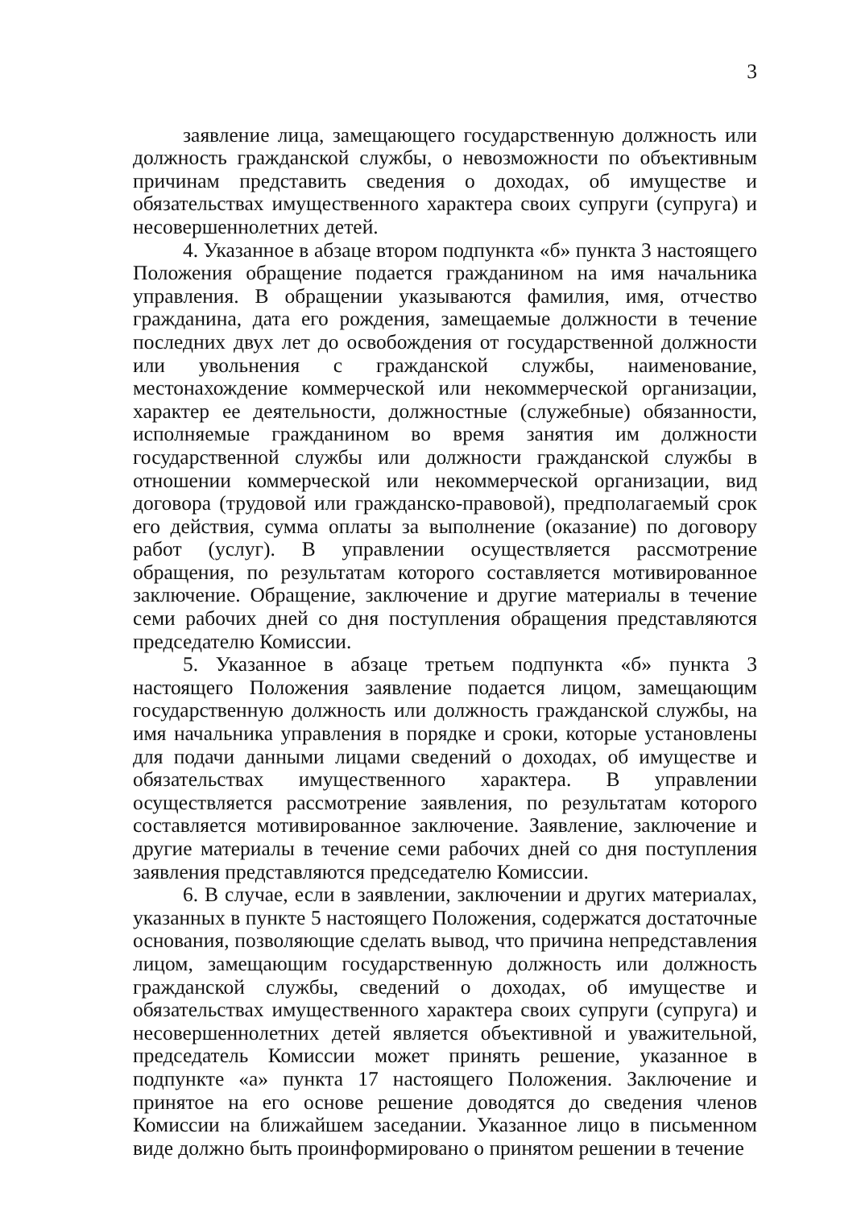3
заявление лица, замещающего государственную должность или должность гражданской службы, о невозможности по объективным причинам представить сведения о доходах, об имуществе и обязательствах имущественного характера своих супруги (супруга) и несовершеннолетних детей.
4. Указанное в абзаце втором подпункта «б» пункта 3 настоящего Положения обращение подается гражданином на имя начальника управления. В обращении указываются фамилия, имя, отчество гражданина, дата его рождения, замещаемые должности в течение последних двух лет до освобождения от государственной должности или увольнения с гражданской службы, наименование, местонахождение коммерческой или некоммерческой организации, характер ее деятельности, должностные (служебные) обязанности, исполняемые гражданином во время занятия им должности государственной службы или должности гражданской службы в отношении коммерческой или некоммерческой организации, вид договора (трудовой или гражданско-правовой), предполагаемый срок его действия, сумма оплаты за выполнение (оказание) по договору работ (услуг). В управлении осуществляется рассмотрение обращения, по результатам которого составляется мотивированное заключение. Обращение, заключение и другие материалы в течение семи рабочих дней со дня поступления обращения представляются председателю Комиссии.
5. Указанное в абзаце третьем подпункта «б» пункта 3 настоящего Положения заявление подается лицом, замещающим государственную должность или должность гражданской службы, на имя начальника управления в порядке и сроки, которые установлены для подачи данными лицами сведений о доходах, об имуществе и обязательствах имущественного характера. В управлении осуществляется рассмотрение заявления, по результатам которого составляется мотивированное заключение. Заявление, заключение и другие материалы в течение семи рабочих дней со дня поступления заявления представляются председателю Комиссии.
6. В случае, если в заявлении, заключении и других материалах, указанных в пункте 5 настоящего Положения, содержатся достаточные основания, позволяющие сделать вывод, что причина непредставления лицом, замещающим государственную должность или должность гражданской службы, сведений о доходах, об имуществе и обязательствах имущественного характера своих супруги (супруга) и несовершеннолетних детей является объективной и уважительной, председатель Комиссии может принять решение, указанное в подпункте «а» пункта 17 настоящего Положения. Заключение и принятое на его основе решение доводятся до сведения членов Комиссии на ближайшем заседании. Указанное лицо в письменном виде должно быть проинформировано о принятом решении в течение